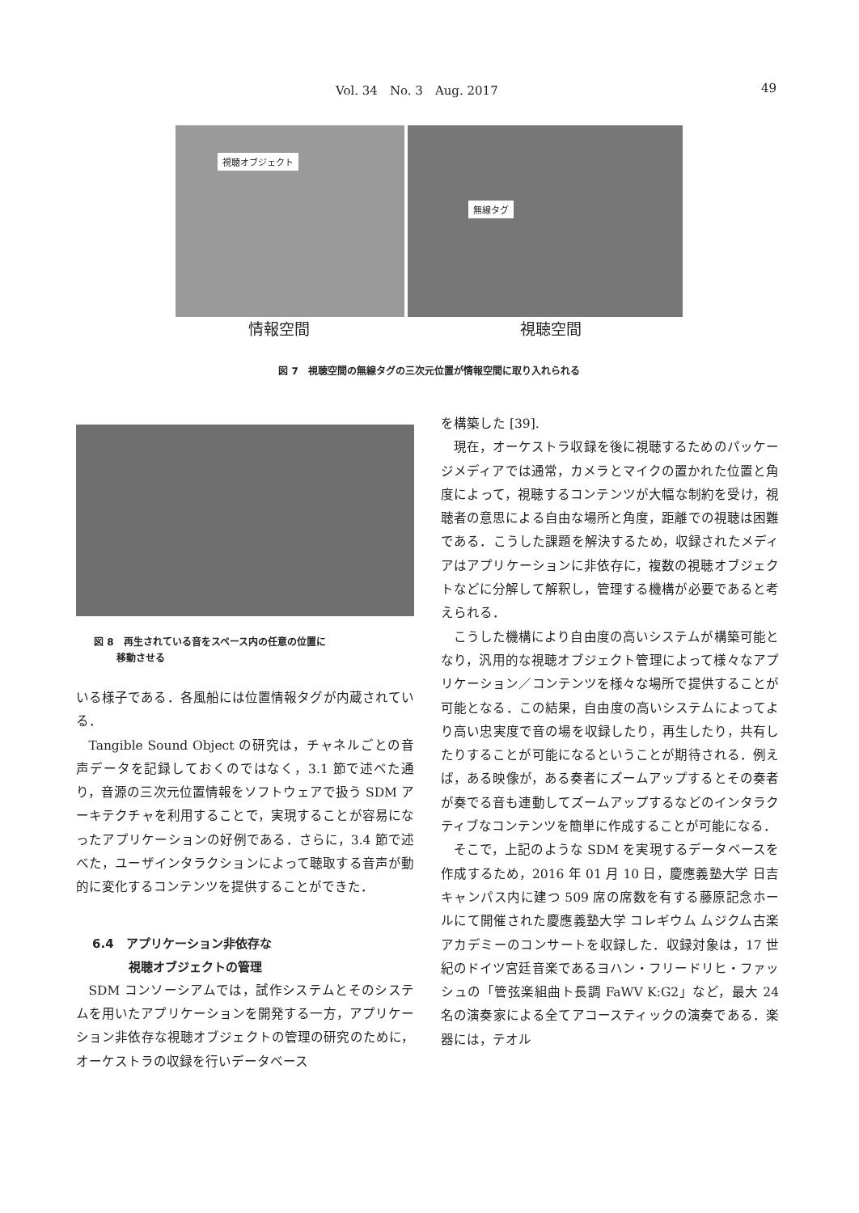Vol. 34　No. 3　Aug. 2017 49
視聴オブジェクト
無線タグ
情報空間 視聴空間
図 7　視聴空間の無線タグの三次元位置が情報空間に取り入れられる
図 8　再生されている音をスペース内の任意の位置に
　　 移動させる
いる様子である．各風船には位置情報タグが内蔵されている．
Tangible Sound Object の研究は，チャネルごとの音声データを記録しておくのではなく，3.1 節で述べた通り，音源の三次元位置情報をソフトウェアで扱う SDM アーキテクチャを利用することで，実現することが容易になったアプリケーションの好例である．さらに，3.4 節で述べた，ユーザインタラクションによって聴取する音声が動的に変化するコンテンツを提供することができた．
6.4　アプリケーション非依存な
　　　視聴オブジェクトの管理
SDM コンソーシアムでは，試作システムとそのシステムを用いたアプリケーションを開発する一方，アプリケーション非依存な視聴オブジェクトの管理の研究のために，オーケストラの収録を行いデータベース
を構築した [39].
現在，オーケストラ収録を後に視聴するためのパッケージメディアでは通常，カメラとマイクの置かれた位置と角度によって，視聴するコンテンツが大幅な制約を受け，視聴者の意思による自由な場所と角度，距離での視聴は困難である．こうした課題を解決するため，収録されたメディアはアプリケーションに非依存に，複数の視聴オブジェクトなどに分解して解釈し，管理する機構が必要であると考えられる．
こうした機構により自由度の高いシステムが構築可能となり，汎用的な視聴オブジェクト管理によって様々なアプリケーション／コンテンツを様々な場所で提供することが可能となる．この結果，自由度の高いシステムによってより高い忠実度で音の場を収録したり，再生したり，共有したりすることが可能になるということが期待される．例えば，ある映像が，ある奏者にズームアップするとその奏者が奏でる音も連動してズームアップするなどのインタラクティブなコンテンツを簡単に作成することが可能になる．
そこで，上記のような SDM を実現するデータベースを作成するため，2016 年 01 月 10 日，慶應義塾大学 日吉キャンパス内に建つ 509 席の席数を有する藤原記念ホールにて開催された慶應義塾大学 コレギウム ムジクム古楽アカデミーのコンサートを収録した．収録対象は，17 世紀のドイツ宮廷音楽であるヨハン・フリードリヒ・ファッシュの「管弦楽組曲ト長調 FaWV K:G2」など，最大 24 名の演奏家による全てアコースティックの演奏である．楽器には，テオル